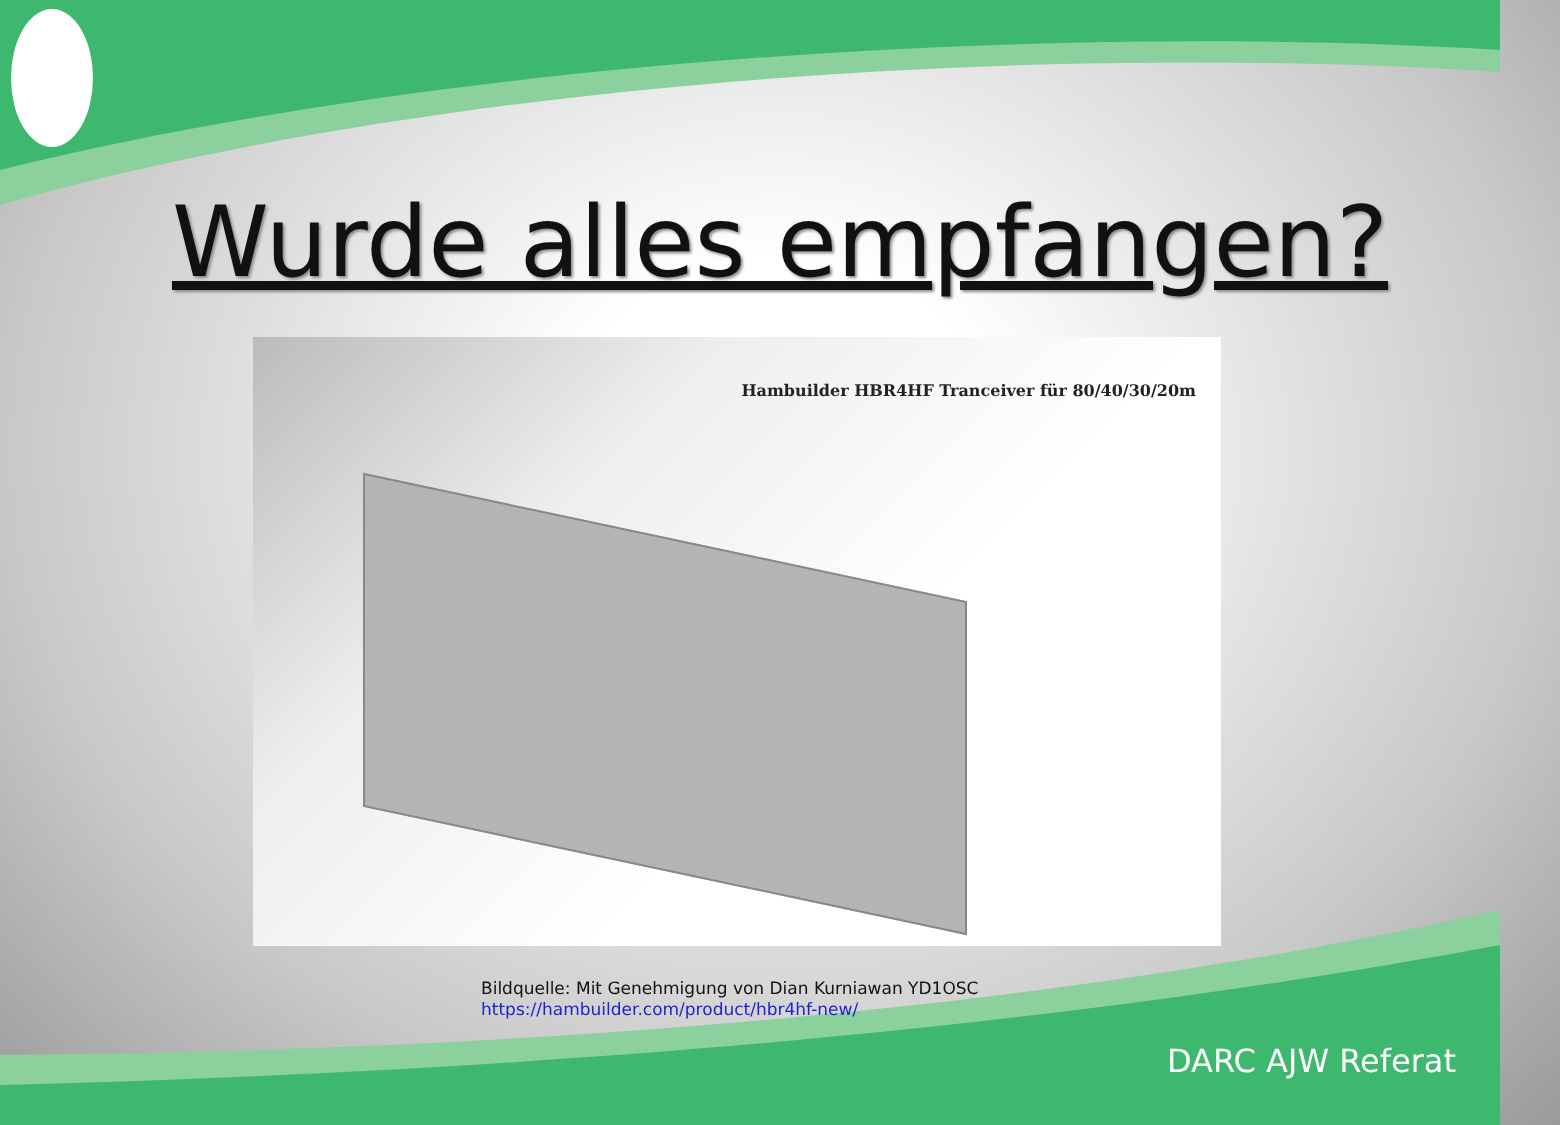Wurde alles empfangen?
Hambuilder HBR4HF Tranceiver für 80/40/30/20m
Bildquelle: Mit Genehmigung von Dian Kurniawan YD1OSC
https://hambuilder.com/product/hbr4hf-new/
DARC AJW Referat